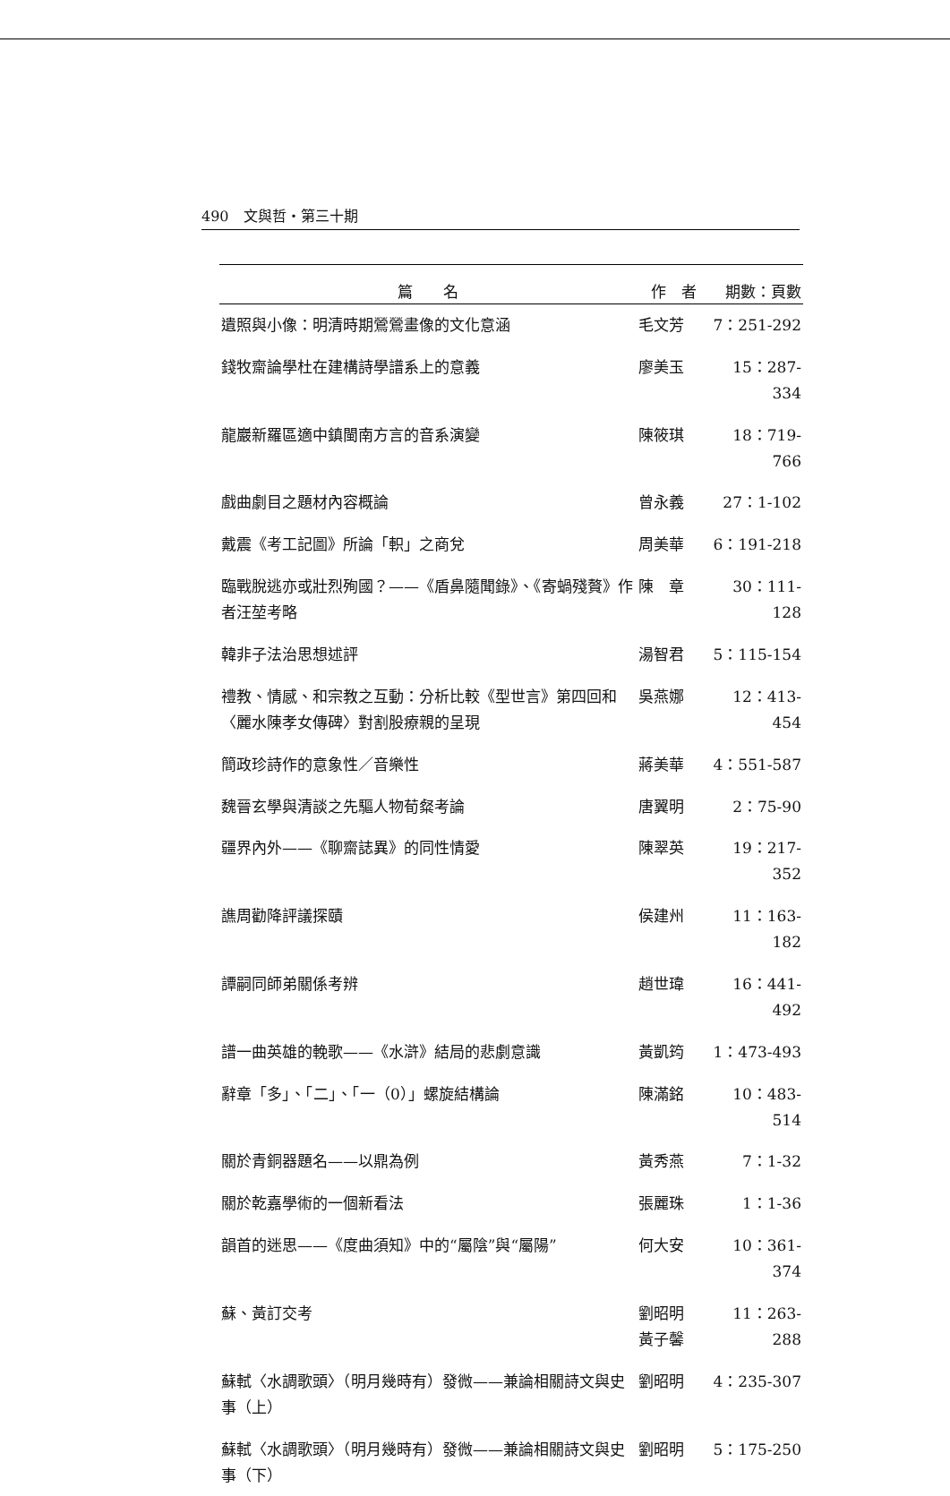490　文與哲・第三十期
| 篇 名 | 作 者 | 期數：頁數 |
| --- | --- | --- |
| 遺照與小像：明清時期鶯鶯畫像的文化意涵 | 毛文芳 | 7：251-292 |
| 錢牧齋論學杜在建構詩學譜系上的意義 | 廖美玉 | 15：287-334 |
| 龍巖新羅區適中鎮閩南方言的音系演變 | 陳筱琪 | 18：719-766 |
| 戲曲劇目之題材內容概論 | 曾永義 | 27：1-102 |
| 戴震《考工記圖》所論「軹」之商兌 | 周美華 | 6：191-218 |
| 臨戰脫逃亦或壯烈殉國？——《盾鼻隨聞錄》、《寄蝸殘贅》作者汪堃考略 | 陳 章 | 30：111-128 |
| 韓非子法治思想述評 | 湯智君 | 5：115-154 |
| 禮教、情感、和宗教之互動：分析比較《型世言》第四回和〈麗水陳孝女傳碑〉對割股療親的呈現 | 吳燕娜 | 12：413-454 |
| 簡政珍詩作的意象性／音樂性 | 蔣美華 | 4：551-587 |
| 魏晉玄學與清談之先驅人物荀粲考論 | 唐翼明 | 2：75-90 |
| 疆界內外——《聊齋誌異》的同性情愛 | 陳翠英 | 19：217-352 |
| 譙周勸降評議探賾 | 侯建州 | 11：163-182 |
| 譚嗣同師弟關係考辨 | 趙世瑋 | 16：441-492 |
| 譜一曲英雄的輓歌——《水滸》結局的悲劇意識 | 黃凱筠 | 1：473-493 |
| 辭章「多」、「二」、「一（0）」螺旋結構論 | 陳滿銘 | 10：483-514 |
| 關於青銅器題名——以鼎為例 | 黃秀燕 | 7：1-32 |
| 關於乾嘉學術的一個新看法 | 張麗珠 | 1：1-36 |
| 韻首的迷思——《度曲須知》中的“屬陰”與“屬陽” | 何大安 | 10：361-374 |
| 蘇、黃訂交考 | 劉昭明 黃子馨 | 11：263-288 |
| 蘇軾〈水調歌頭〉（明月幾時有）發微——兼論相關詩文與史事（上） | 劉昭明 | 4：235-307 |
| 蘇軾〈水調歌頭〉（明月幾時有）發微——兼論相關詩文與史事（下） | 劉昭明 | 5：175-250 |